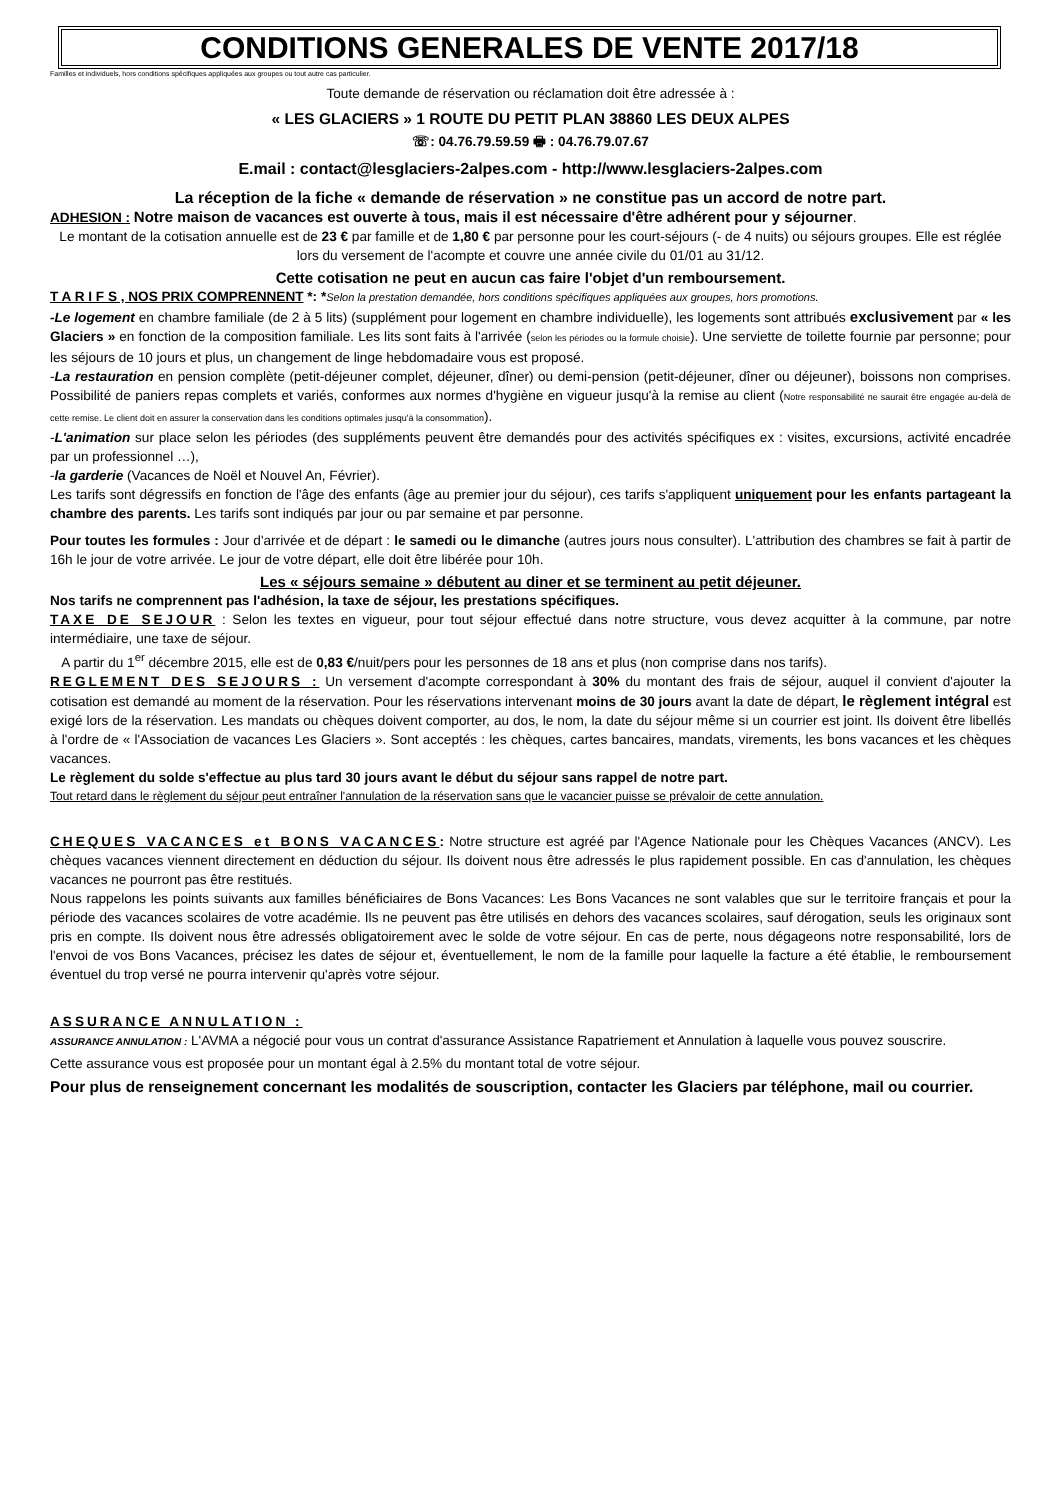CONDITIONS GENERALES DE VENTE 2017/18
Familles et individuels, hors conditions spécifiques appliquées aux groupes ou tout autre cas particulier.
Toute demande de réservation ou réclamation doit être adressée à :
« LES GLACIERS » 1 ROUTE DU PETIT PLAN 38860 LES DEUX ALPES
☏: 04.76.79.59.59 🖶 : 04.76.79.07.67
E.mail : contact@lesglaciers-2alpes.com - http://www.lesglaciers-2alpes.com
La réception de la fiche « demande de réservation » ne constitue pas un accord de notre part.
ADHESION : Notre maison de vacances est ouverte à tous, mais il est nécessaire d'être adhérent pour y séjourner.
Le montant de la cotisation annuelle est de 23 € par famille et de 1,80 € par personne pour les court-séjours (- de 4 nuits) ou séjours groupes. Elle est réglée lors du versement de l'acompte et couvre une année civile du 01/01 au 31/12.
Cette cotisation ne peut en aucun cas faire l'objet d'un remboursement.
T A R I F S , NOS PRIX COMPRENNENT *: *Selon la prestation demandée, hors conditions spécifiques appliquées aux groupes, hors promotions.
-Le logement en chambre familiale (de 2 à 5 lits) (supplément pour logement en chambre individuelle), les logements sont attribués exclusivement par « les Glaciers » en fonction de la composition familiale. Les lits sont faits à l'arrivée (selon les périodes ou la formule choisie). Une serviette de toilette fournie par personne; pour les séjours de 10 jours et plus, un changement de linge hebdomadaire vous est proposé.
-La restauration en pension complète (petit-déjeuner complet, déjeuner, dîner) ou demi-pension (petit-déjeuner, dîner ou déjeuner), boissons non comprises. Possibilité de paniers repas complets et variés, conformes aux normes d'hygiène en vigueur jusqu'à la remise au client (Notre responsabilité ne saurait être engagée au-delà de cette remise. Le client doit en assurer la conservation dans les conditions optimales jusqu'à la consommation).
-L'animation sur place selon les périodes (des suppléments peuvent être demandés pour des activités spécifiques ex : visites, excursions, activité encadrée par un professionnel …),
-la garderie (Vacances de Noël et Nouvel An, Février).
Les tarifs sont dégressifs en fonction de l'âge des enfants (âge au premier jour du séjour), ces tarifs s'appliquent uniquement pour les enfants partageant la chambre des parents. Les tarifs sont indiqués par jour ou par semaine et par personne.
Pour toutes les formules : Jour d'arrivée et de départ : le samedi ou le dimanche (autres jours nous consulter). L'attribution des chambres se fait à partir de 16h le jour de votre arrivée. Le jour de votre départ, elle doit être libérée pour 10h.
Les « séjours semaine » débutent au diner et se terminent au petit déjeuner.
Nos tarifs ne comprennent pas l'adhésion, la taxe de séjour, les prestations spécifiques.
TAXE DE SEJOUR : Selon les textes en vigueur, pour tout séjour effectué dans notre structure, vous devez acquitter à la commune, par notre intermédiaire, une taxe de séjour.
A partir du 1<sup>er</sup> décembre 2015, elle est de 0,83 €/nuit/pers pour les personnes de 18 ans et plus (non comprise dans nos tarifs).
REGLEMENT DES SEJOURS : Un versement d'acompte correspondant à 30% du montant des frais de séjour, auquel il convient d'ajouter la cotisation est demandé au moment de la réservation. Pour les réservations intervenant moins de 30 jours avant la date de départ, le règlement intégral est exigé lors de la réservation. Les mandats ou chèques doivent comporter, au dos, le nom, la date du séjour même si un courrier est joint. Ils doivent être libellés à l'ordre de « l'Association de vacances Les Glaciers ». Sont acceptés : les chèques, cartes bancaires, mandats, virements, les bons vacances et les chèques vacances.
Le règlement du solde s'effectue au plus tard 30 jours avant le début du séjour sans rappel de notre part.
Tout retard dans le règlement du séjour peut entraîner l'annulation de la réservation sans que le vacancier puisse se prévaloir de cette annulation.
CHEQUES VACANCES et BONS VACANCES: Notre structure est agréé par l'Agence Nationale pour les Chèques Vacances (ANCV). Les chèques vacances viennent directement en déduction du séjour. Ils doivent nous être adressés le plus rapidement possible. En cas d'annulation, les chèques vacances ne pourront pas être restitués.
Nous rappelons les points suivants aux familles bénéficiaires de Bons Vacances: Les Bons Vacances ne sont valables que sur le territoire français et pour la période des vacances scolaires de votre académie. Ils ne peuvent pas être utilisés en dehors des vacances scolaires, sauf dérogation, seuls les originaux sont pris en compte. Ils doivent nous être adressés obligatoirement avec le solde de votre séjour. En cas de perte, nous dégageons notre responsabilité, lors de l'envoi de vos Bons Vacances, précisez les dates de séjour et, éventuellement, le nom de la famille pour laquelle la facture a été établie, le remboursement éventuel du trop versé ne pourra intervenir qu'après votre séjour.
ASSURANCE ANNULATION :
ASSURANCE ANNULATION : L'AVMA a négocié pour vous un contrat d'assurance Assistance Rapatriement et Annulation à laquelle vous pouvez souscrire.
Cette assurance vous est proposée pour un montant égal à 2.5% du montant total de votre séjour.
Pour plus de renseignement concernant les modalités de souscription, contacter les Glaciers par téléphone, mail ou courrier.